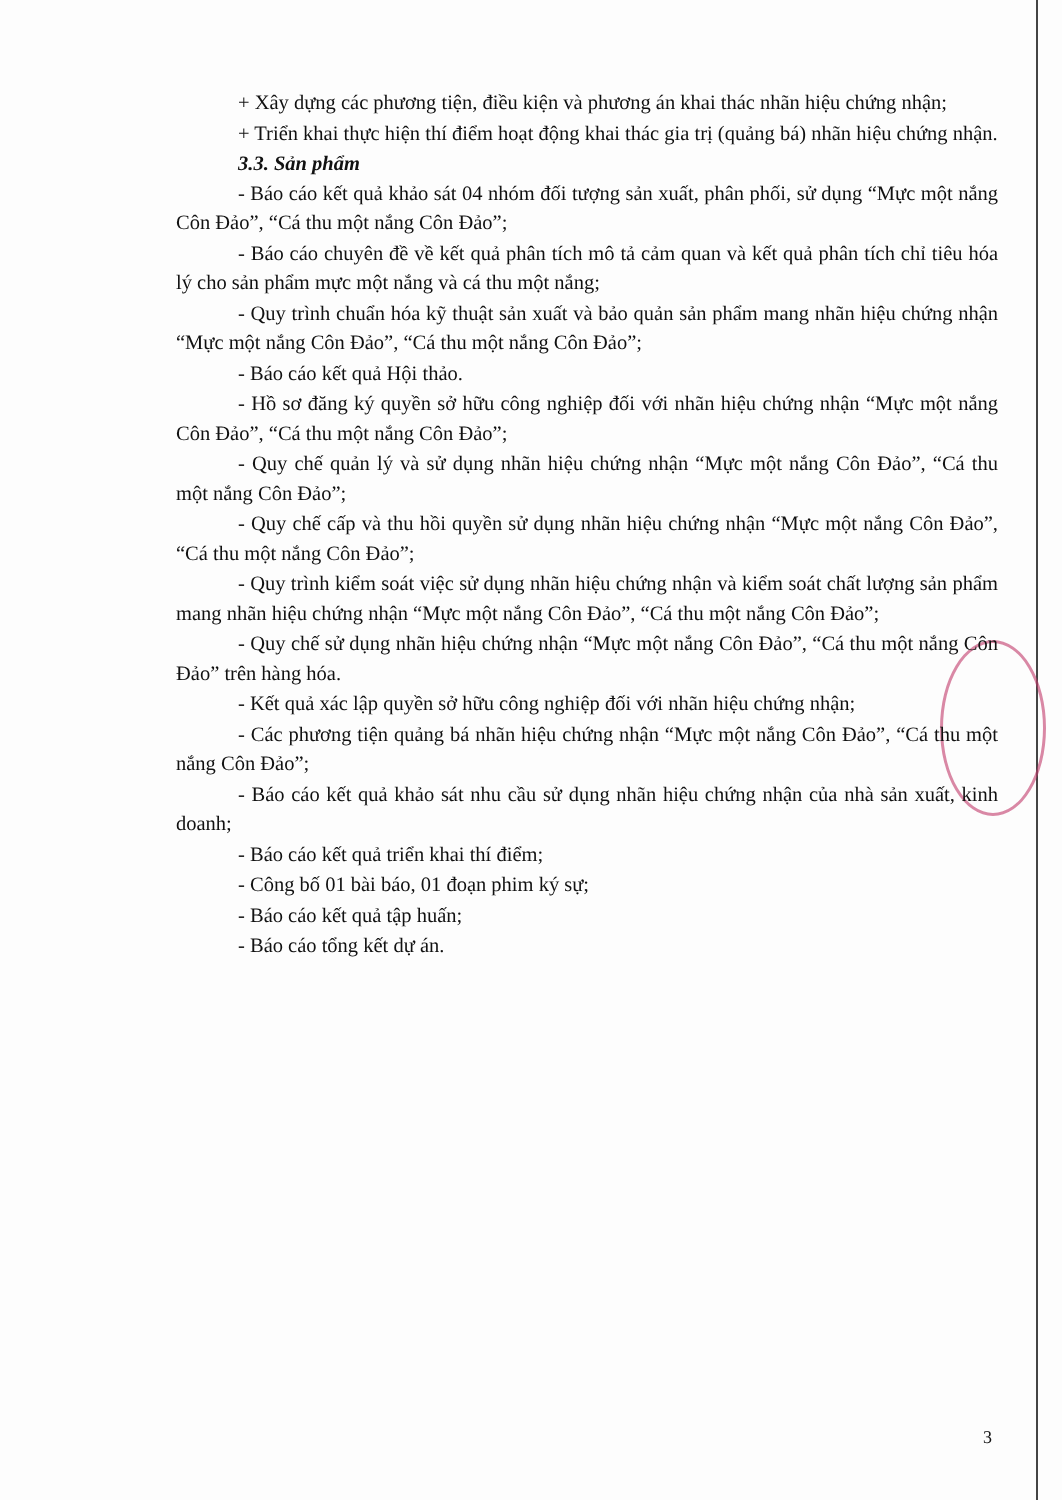+ Xây dựng các phương tiện, điều kiện và phương án khai thác nhãn hiệu chứng nhận;
+ Triển khai thực hiện thí điểm hoạt động khai thác gia trị (quảng bá) nhãn hiệu chứng nhận.
3.3. Sản phẩm
- Báo cáo kết quả khảo sát 04 nhóm đối tượng sản xuất, phân phối, sử dụng “Mực một nắng Côn Đảo”, “Cá thu một nắng Côn Đảo”;
- Báo cáo chuyên đề về kết quả phân tích mô tả cảm quan và kết quả phân tích chỉ tiêu hóa lý cho sản phẩm mực một nắng và cá thu một nắng;
- Quy trình chuẩn hóa kỹ thuật sản xuất và bảo quản sản phẩm mang nhãn hiệu chứng nhận “Mực một nắng Côn Đảo”, “Cá thu một nắng Côn Đảo”;
- Báo cáo kết quả Hội thảo.
- Hồ sơ đăng ký quyền sở hữu công nghiệp đối với nhãn hiệu chứng nhận “Mực một nắng Côn Đảo”, “Cá thu một nắng Côn Đảo”;
- Quy chế quản lý và sử dụng nhãn hiệu chứng nhận “Mực một nắng Côn Đảo”, “Cá thu một nắng Côn Đảo”;
- Quy chế cấp và thu hồi quyền sử dụng nhãn hiệu chứng nhận “Mực một nắng Côn Đảo”, “Cá thu một nắng Côn Đảo”;
- Quy trình kiểm soát việc sử dụng nhãn hiệu chứng nhận và kiểm soát chất lượng sản phẩm mang nhãn hiệu chứng nhận “Mực một nắng Côn Đảo”, “Cá thu một nắng Côn Đảo”;
- Quy chế sử dụng nhãn hiệu chứng nhận “Mực một nắng Côn Đảo”, “Cá thu một nắng Côn Đảo” trên hàng hóa.
- Kết quả xác lập quyền sở hữu công nghiệp đối với nhãn hiệu chứng nhận;
- Các phương tiện quảng bá nhãn hiệu chứng nhận “Mực một nắng Côn Đảo”, “Cá thu một nắng Côn Đảo”;
- Báo cáo kết quả khảo sát nhu cầu sử dụng nhãn hiệu chứng nhận của nhà sản xuất, kinh doanh;
- Báo cáo kết quả triển khai thí điểm;
- Công bố 01 bài báo, 01 đoạn phim ký sự;
- Báo cáo kết quả tập huấn;
- Báo cáo tổng kết dự án.
3